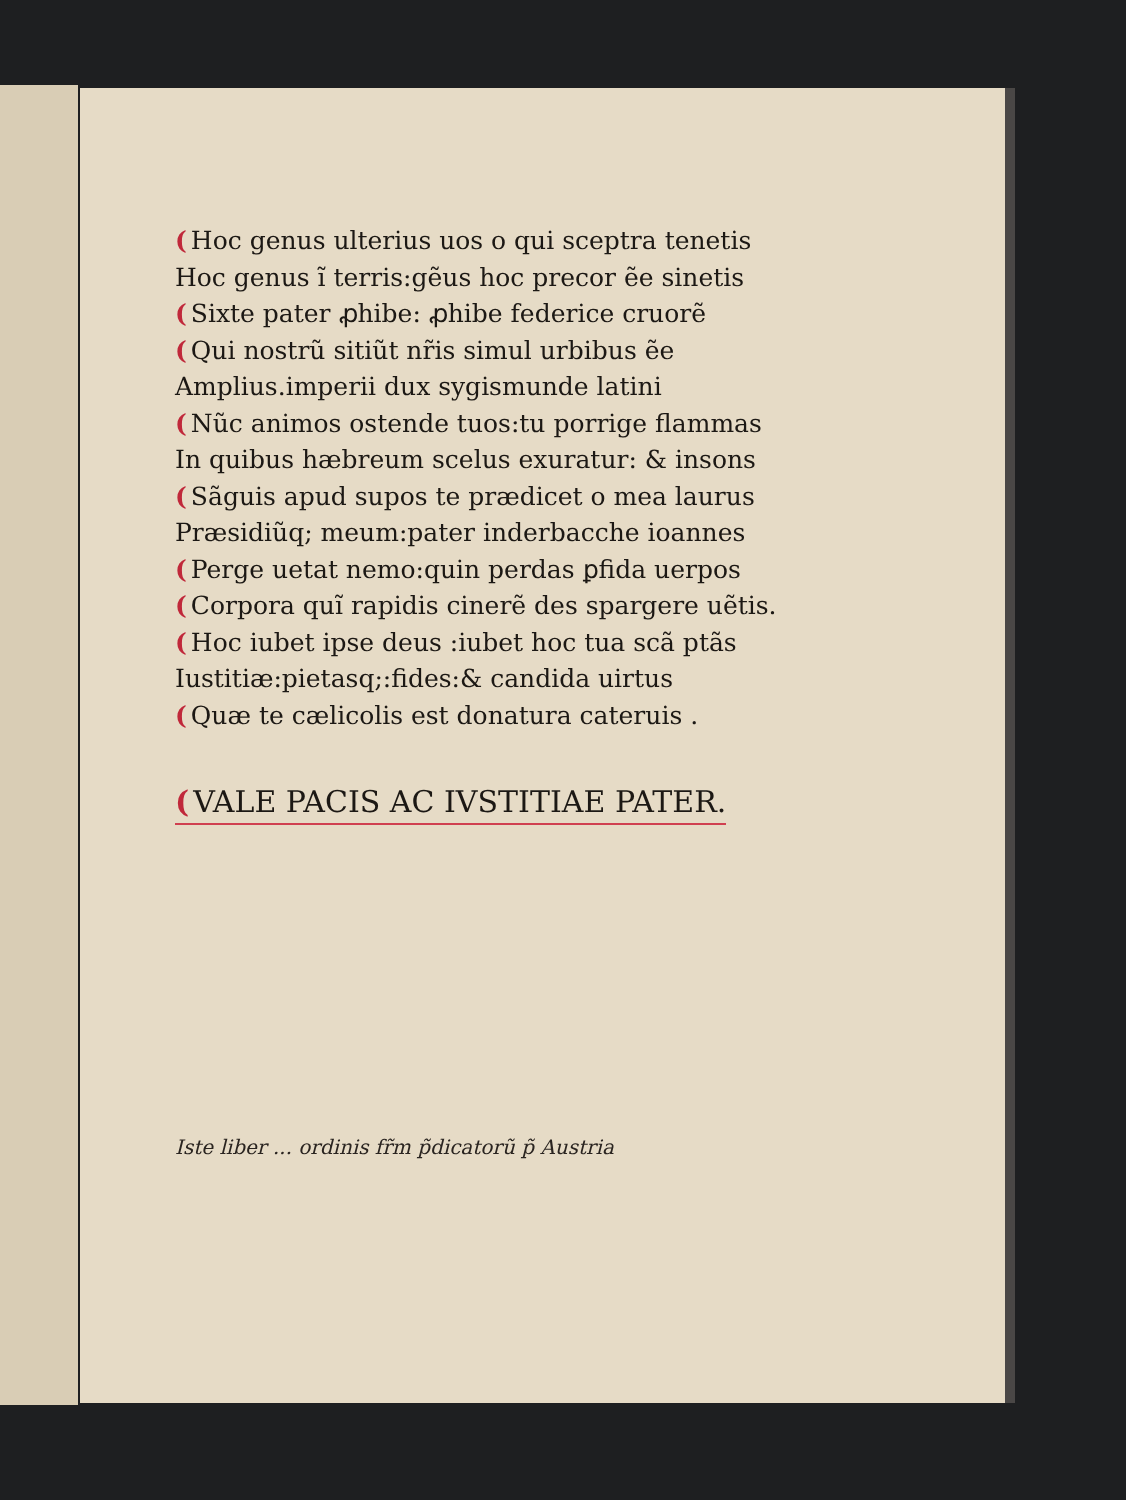(Hoc genus ulterius uos o qui sceptra tenetis
Hoc genus ĩ terris:gẽus hoc precor ẽe sinetis
(Sixte pater ꝓhibe: ꝓhibe federice cruorẽ
(Qui nostrũ sitiũt nr̃is simul urbibus ẽe
Amplius.imperii dux sygismunde latini
(Nũc animos ostende tuos:tu porrige flammas
In quibus hæbreum scelus exuratur: & insons
(Sãguis apud supos te prædicet o mea laurus
Præsidiũq; meum:pater inderbacche ioannes
(Perge uetat nemo:quin perdas ꝑfida uerpos
(Corpora quĩ rapidis cinerẽ des spargere uẽtis.
(Hoc iubet ipse deus :iubet hoc tua scã ptãs
Iustitiæ:pietasq;:fides:& candida uirtus
(Quæ te cælicolis est donatura cateruis .
(VALE PACIS AC IVSTITIAE PATER.
Iste liber ... ordinis fr̃m p̃dicatorũ p̃ Austria